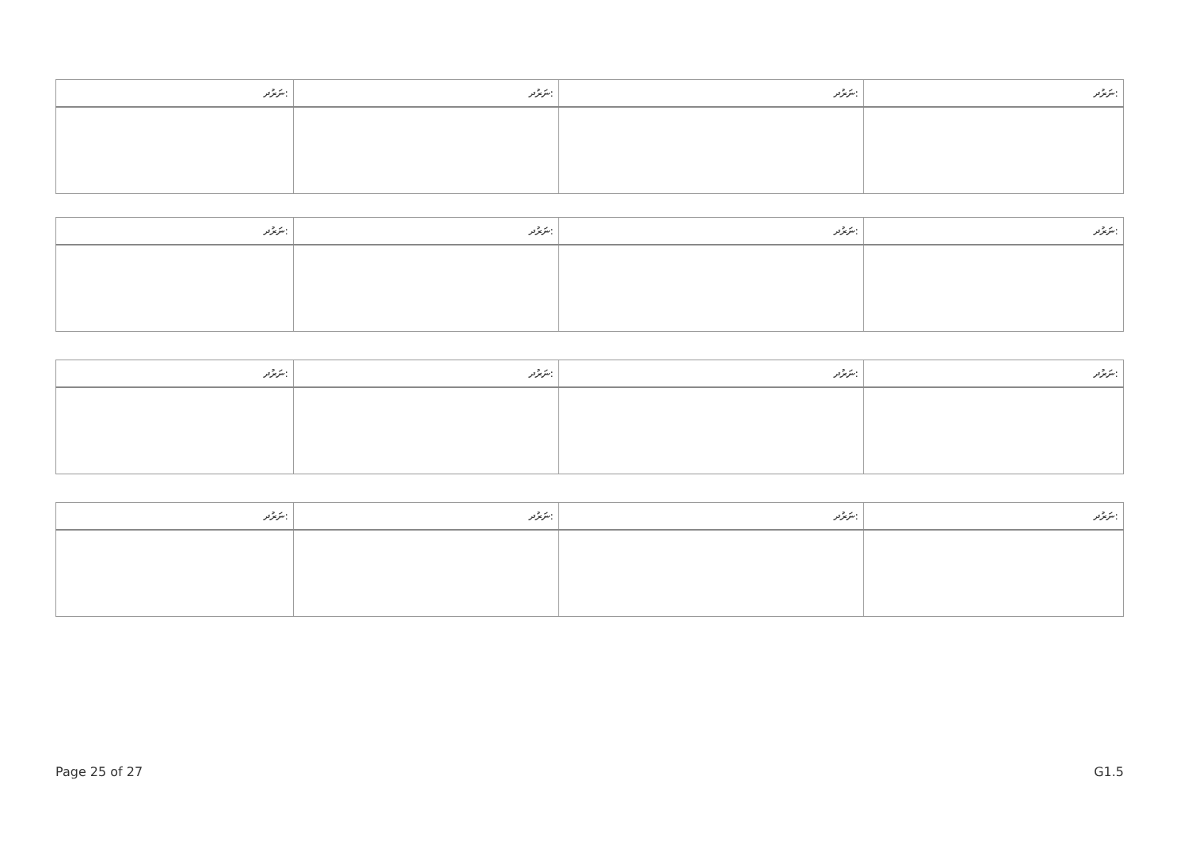| ނަރުދ: | ނަރުދ: | ނަރުދ: | ނަރުދ: |
| ނަރުދ: | ނަރުދ: | ނަރުދ: | ނަރުދ: |
| ނަރުދ: | ނަރުދ: | ނަރުދ: | ނަރުދ: |
| ނަރުދ: | ނަރުދ: | ނަރުދ: | ނަރުދ: |
Page 25 of 27 G1.5